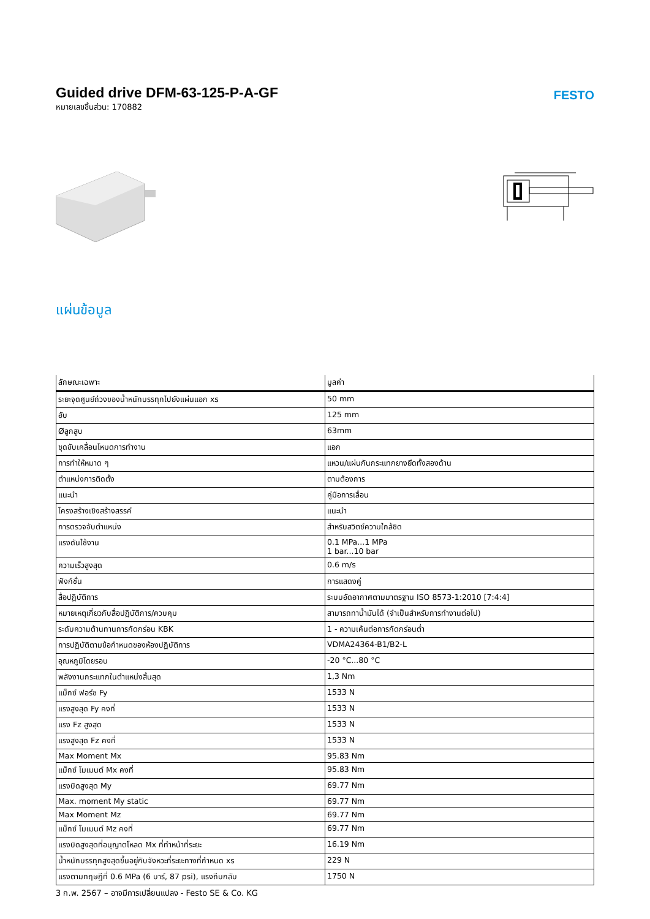Guided drive DFM-63-125-P-A-GF
หมายเลขชิ้นส่วน: 170882
FESTO
แผ่นข้อมูล
| ลักษณะเฉพาะ | มูลค่า |
| --- | --- |
| ระยะจุดศูนย์ถ่วงของน้ำหนักบรรทุกไปยังแผ่นแอก xs | 50 mm |
| ฮับ | 125 mm |
| Øลูกสูบ | 63mm |
| ชุดขับเคลื่อนโหมดการทำงาน | แอก |
| การทำให้หมาด ๆ | แหวน/แผ่นกันกระแทกยางยืดทั้งสองด้าน |
| ตำแหน่งการติดตั้ง | ตามต้องการ |
| แนะนำ | คู่มือการเลื่อน |
| โครงสร้างเชิงสร้างสรรค์ | แนะนำ |
| การตรวจจับตำแหน่ง | สำหรับสวิตช์ความใกล้ชิด |
| แรงดันใช้งาน | 0.1 MPa...1 MPa 1 bar...10 bar |
| ความเร็วสูงสุด | 0.6 m/s |
| ฟังก์ชั่น | การแสดงคู่ |
| สื่อปฏิบัติการ | ระบบอัดอากาศตามมาตรฐาน ISO 8573-1:2010 [7:4:4] |
| หมายเหตุเกี่ยวกับสื่อปฏิบัติการ/ควบคุม | สามารถทาน้ำมันได้ (จำเป็นสำหรับการทำงานต่อไป) |
| ระดับความต้านทานการกัดกร่อน KBK | 1 - ความเค้นต่อการกัดกร่อนต่ำ |
| การปฏิบัติตามข้อกำหนดของห้องปฏิบัติการ | VDMA24364-B1/B2-L |
| อุณหภูมิโดยรอบ | -20 °C...80 °C |
| พลังงานกระแทกในตำแหน่งสิ้นสุด | 1,3 Nm |
| แม็กซ์ ฟอร์ซ Fy | 1533 N |
| แรงสูงสุด Fy คงที่ | 1533 N |
| แรง Fz สูงสุด | 1533 N |
| แรงสูงสุด Fz คงที่ | 1533 N |
| Max Moment Mx | 95.83 Nm |
| แม็กซ์ โมเมนต์ Mx คงที่ | 95.83 Nm |
| แรงบิดสูงสุด My | 69.77 Nm |
| Max. moment My static | 69.77 Nm |
| Max Moment Mz | 69.77 Nm |
| แม็กซ์ โมเมนต์ Mz คงที่ | 69.77 Nm |
| แรงบิดสูงสุดที่อนุญาตโหลด Mx ที่ทำหน้าที่ระยะ | 16.19 Nm |
| น้ำหนักบรรทุกสูงสุดขึ้นอยู่กับจังหวะที่ระยะทางที่กำหนด xs | 229 N |
| แรงตามทฤษฎีที่ 0.6 MPa (6 บาร์, 87 psi), แรงถีบกลับ | 1750 N |
3 ก.พ. 2567 – อาจมีการเปลี่ยนแปลง - Festo SE & Co. KG